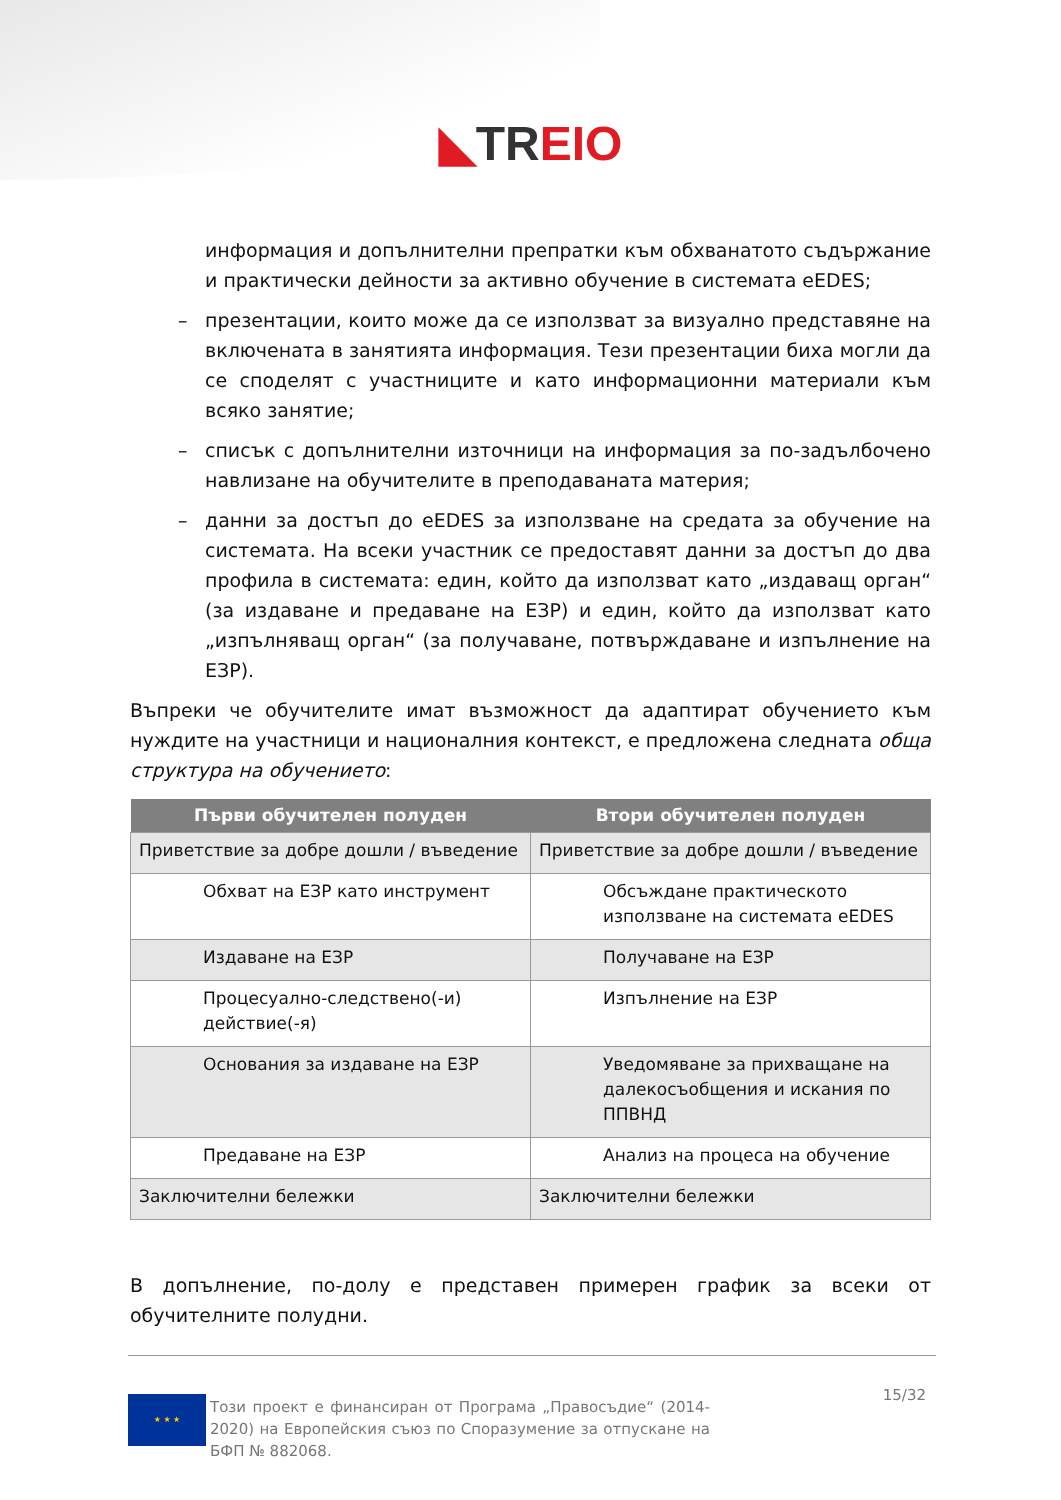◣TR EIO
информация и допълнителни препратки към обхванатото съдържание и практически дейности за активно обучение в системата eEDES;
– презентации, които може да се използват за визуално представяне на включената в занятията информация. Тези презентации биха могли да се споделят с участниците и като информационни материали към всяко занятие;
– списък с допълнителни източници на информация за по-задълбочено навлизане на обучителите в преподаваната материя;
– данни за достъп до eEDES за използване на средата за обучение на системата. На всеки участник се предоставят данни за достъп до два профила в системата: един, който да използват като „издаващ орган“ (за издаване и предаване на ЕЗР) и един, който да използват като „изпълняващ орган“ (за получаване, потвърждаване и изпълнение на ЕЗР).
Въпреки че обучителите имат възможност да адаптират обучението към нуждите на участници и националния контекст, е предложена следната обща структура на обучението:
| Първи обучителен полуден | Втори обучителен полуден |
| --- | --- |
| Приветствие за добре дошли / въведение | Приветствие за добре дошли / въведение |
| Обхват на ЕЗР като инструмент | Обсъждане практическото използване на системата eEDES |
| Издаване на ЕЗР | Получаване на ЕЗР |
| Процесуално-следствено(-и) действие(-я) | Изпълнение на ЕЗР |
| Основания за издаване на ЕЗР | Уведомяване за прихващане на далекосъобщения и искания по ППВНД |
| Предаване на ЕЗР | Анализ на процеса на обучение |
| Заключителни бележки | Заключителни бележки |
В допълнение, по-долу е представен примерен график за всеки от обучителните полудни.
★ ★ ★
Този проект е финансиран от Програма „Правосъдие“ (2014-2020) на Европейския съюз по Споразумение за отпускане на БФП № 882068.
15/32